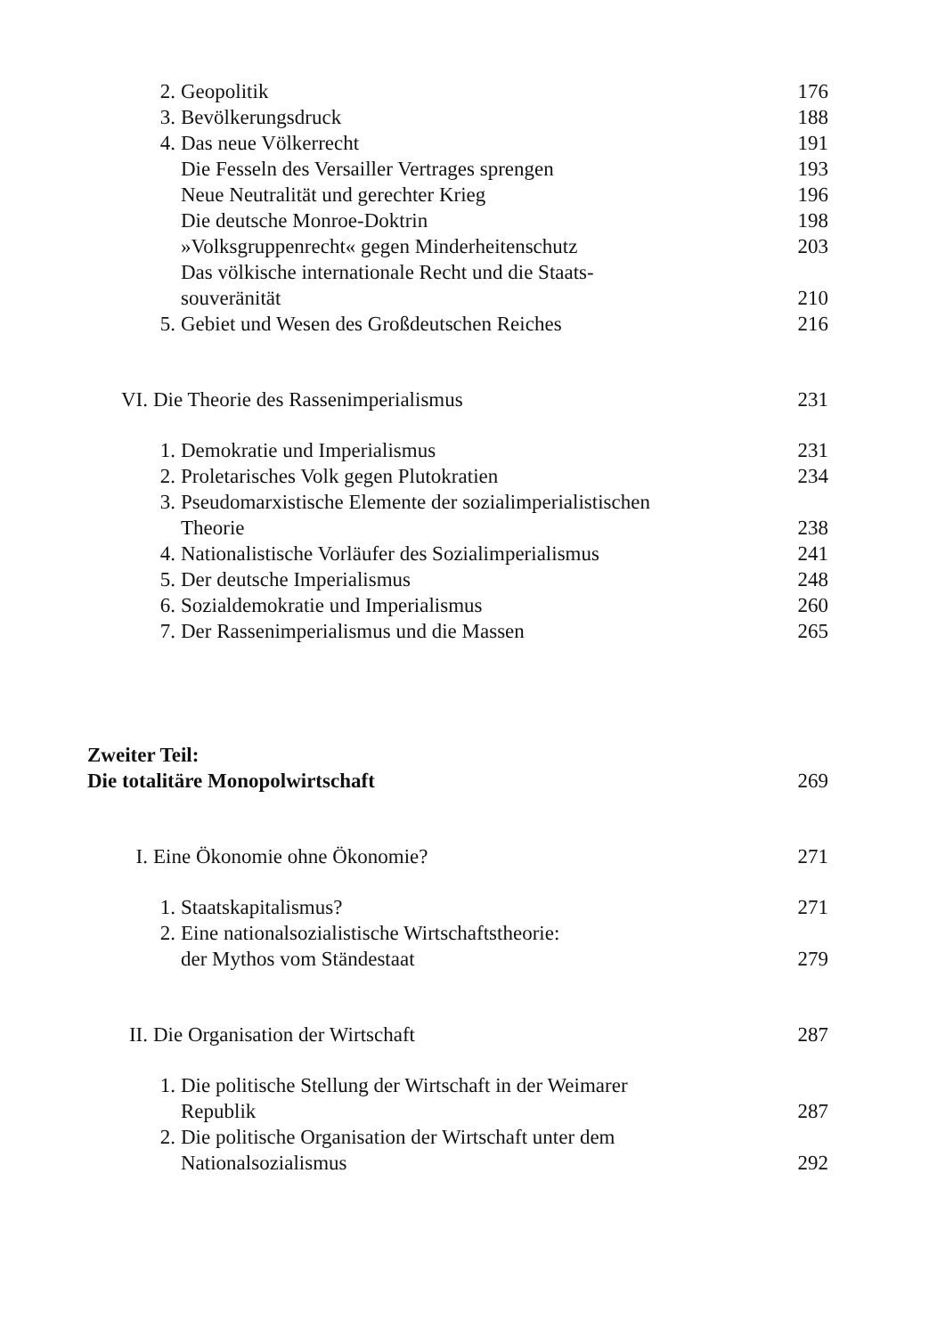2. Geopolitik 176
3. Bevölkerungsdruck 188
4. Das neue Völkerrecht 191
Die Fesseln des Versailler Vertrages sprengen 193
Neue Neutralität und gerechter Krieg 196
Die deutsche Monroe-Doktrin 198
»Volksgruppenrecht« gegen Minderheitenschutz 203
Das völkische internationale Recht und die Staats-
souveränität 210
5. Gebiet und Wesen des Großdeutschen Reiches 216
VI. Die Theorie des Rassenimperialismus 231
1. Demokratie und Imperialismus 231
2. Proletarisches Volk gegen Plutokratien 234
3. Pseudomarxistische Elemente der sozialimperialistischen
Theorie 238
4. Nationalistische Vorläufer des Sozialimperialismus 241
5. Der deutsche Imperialismus 248
6. Sozialdemokratie und Imperialismus 260
7. Der Rassenimperialismus und die Massen 265
Zweiter Teil:
Die totalitäre Monopolwirtschaft 269
I. Eine Ökonomie ohne Ökonomie? 271
1. Staatskapitalismus? 271
2. Eine nationalsozialistische Wirtschaftstheorie:
der Mythos vom Ständestaat 279
II. Die Organisation der Wirtschaft 287
1. Die politische Stellung der Wirtschaft in der Weimarer
Republik 287
2. Die politische Organisation der Wirtschaft unter dem
Nationalsozialismus 292